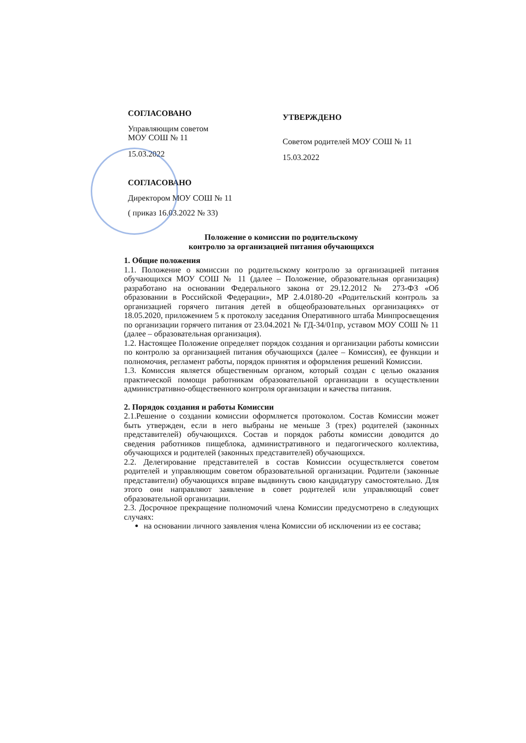СОГЛАСОВАНО
Управляющим советом
МОУ СОШ № 11
15.03.2022
СОГЛАСОВАНО
Директором МОУ СОШ № 11
( приказ 16.03.2022 № 33)
УТВЕРЖДЕНО
Советом родителей МОУ СОШ № 11
15.03.2022
Положение о комиссии по родительскому
контролю за организацией питания обучающихся
1. Общие положения
1.1. Положение о комиссии по родительскому контролю за организацией питания обучающихся МОУ СОШ № 11 (далее – Положение, образовательная организация) разработано на основании Федерального закона от 29.12.2012 № 273-ФЗ «Об образовании в Российской Федерации», МР 2.4.0180-20 «Родительский контроль за организацией горячего питания детей в общеобразовательных организациях» от 18.05.2020, приложением 5 к протоколу заседания Оперативного штаба Минпросвещения по организации горячего питания от 23.04.2021 № ГД-34/01пр, уставом МОУ СОШ № 11 (далее – образовательная организация).
1.2. Настоящее Положение определяет порядок создания и организации работы комиссии по контролю за организацией питания обучающихся (далее – Комиссия), ее функции и полномочия, регламент работы, порядок принятия и оформления решений Комиссии.
1.3. Комиссия является общественным органом, который создан с целью оказания практической помощи работникам образовательной организации в осуществлении административно-общественного контроля организации и качества питания.
2. Порядок создания и работы Комиссии
2.1.Решение о создании комиссии оформляется протоколом. Состав Комиссии может быть утвержден, если в него выбраны не меньше 3 (трех) родителей (законных представителей) обучающихся. Состав и порядок работы комиссии доводится до сведения работников пищеблока, административного и педагогического коллектива, обучающихся и родителей (законных представителей) обучающихся.
2.2. Делегирование представителей в состав Комиссии осуществляется советом родителей и управляющим советом образовательной организации. Родители (законные представители) обучающихся вправе выдвинуть свою кандидатуру самостоятельно. Для этого они направляют заявление в совет родителей или управляющий совет образовательной организации.
2.3. Досрочное прекращение полномочий члена Комиссии предусмотрено в следующих случаях:
на основании личного заявления члена Комиссии об исключении из ее состава;